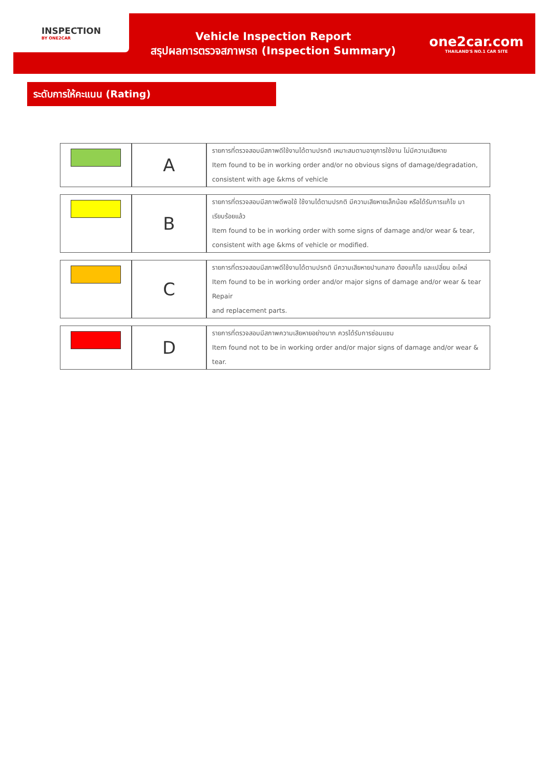INSPECTION
BY ONE2CAR
Vehicle Inspection Report
สรุปผลการตรวจสภาพรถ (Inspection Summary)
one2car.com
THAILAND'S NO.1 CAR SITE
ระดับการให้คะแนน (Rating)
| | A | รายการที่ตรวจสอบมีสภาพดีใช้งานได้ตามปรกติ เหมาะสมตามอายุการใช้งาน ไม่มีความเสียหาย Item found to be in working order and/or no obvious signs of damage/degradation, consistent with age &kms of vehicle |
| | B | รายการที่ตรวจสอบมีสภาพดีพอใช้ ใช้งานได้ตามปรกติ มีความเสียหายเล็กน้อย หรือได้รับการแก้ไข มาเรียบร้อยแล้ว Item found to be in working order with some signs of damage and/or wear & tear, consistent with age &kms of vehicle or modified. |
| | C | รายการที่ตรวจสอบมีสภาพดีใช้งานได้ตามปรกติ มีความเสียหายปานกลาง ต้องแก้ไข และเปลี่ยน อะไหล่ Item found to be in working order and/or major signs of damage and/or wear & tear Repair and replacement parts. |
| | D | รายการที่ตรวจสอบมีสภาพความเสียหายอย่างมาก ควรได้รับการซ่อมแซม Item found not to be in working order and/or major signs of damage and/or wear & tear. |